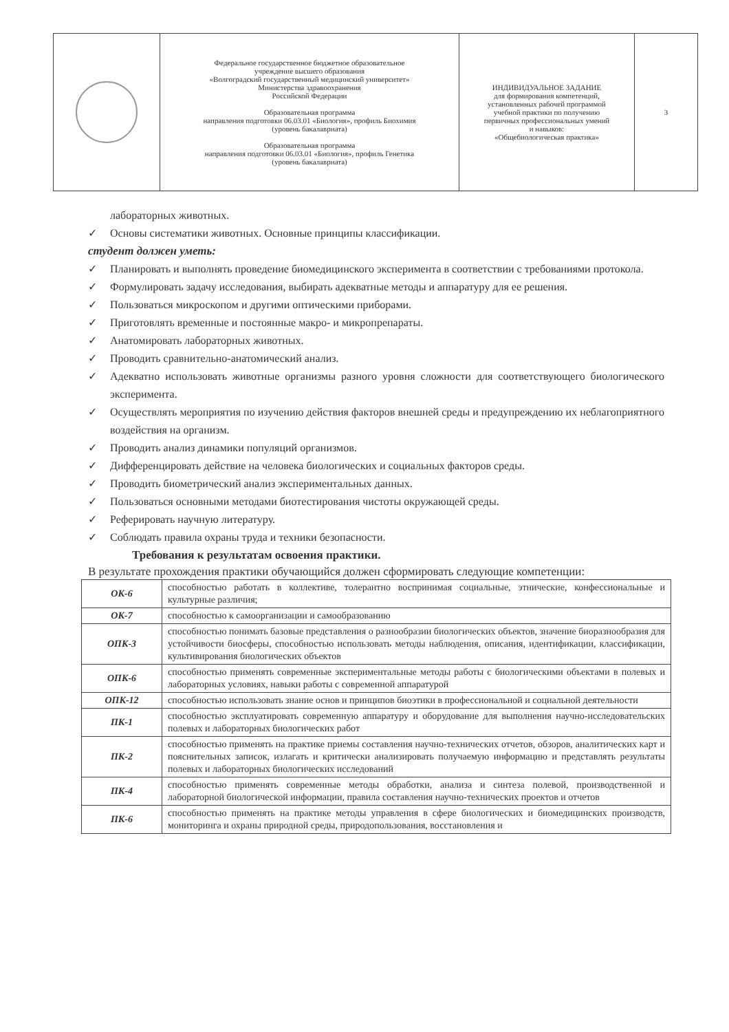| | Федеральное государственное бюджетное образовательное учреждение высшего образования «Волгоградский государственный медицинский университет» Министерства здравоохранения Российской Федерации Образовательная программа направления подготовки 06.03.01 «Биология», профиль Биохимия (уровень бакалавриата) Образовательная программа направления подготовки 06.03.01 «Биология», профиль Генетика (уровень бакалавриата) | ИНДИВИДУАЛЬНОЕ ЗАДАНИЕ для формирования компетенций, установленных рабочей программой учебной практики по получению первичных профессиональных умений и навыков: «Общебиологическая практика» | 3 |
лабораторных животных.
✓ Основы систематики животных. Основные принципы классификации.
студент должен уметь:
✓ Планировать и выполнять проведение биомедицинского эксперимента в соответствии с требованиями протокола.
✓ Формулировать задачу исследования, выбирать адекватные методы и аппаратуру для ее решения.
✓ Пользоваться микроскопом и другими оптическими приборами.
✓ Приготовлять временные и постоянные макро- и микропрепараты.
✓ Анатомировать лабораторных животных.
✓ Проводить сравнительно-анатомический анализ.
✓ Адекватно использовать животные организмы разного уровня сложности для соответствующего биологического эксперимента.
✓ Осуществлять мероприятия по изучению действия факторов внешней среды и предупреждению их неблагоприятного воздействия на организм.
✓ Проводить анализ динамики популяций организмов.
✓ Дифференцировать действие на человека биологических и социальных факторов среды.
✓ Проводить биометрический анализ экспериментальных данных.
✓ Пользоваться основными методами биотестирования чистоты окружающей среды.
✓ Реферировать научную литературу.
✓ Соблюдать правила охраны труда и техники безопасности.
Требования к результатам освоения практики.
В результате прохождения практики обучающийся должен сформировать следующие компетенции:
| ОК-6 | способностью работать в коллективе, толерантно воспринимая социальные, этнические, конфессиональные и культурные различия; |
| ОК-7 | способностью к самоорганизации и самообразованию |
| ОПК-3 | способностью понимать базовые представления о разнообразии биологических объектов, значение биоразнообразия для устойчивости биосферы, способностью использовать методы наблюдения, описания, идентификации, классификации, культивирования биологических объектов |
| ОПК-6 | способностью применять современные экспериментальные методы работы с биологическими объектами в полевых и лабораторных условиях, навыки работы с современной аппаратурой |
| ОПК-12 | способностью использовать знание основ и принципов биоэтики в профессиональной и социальной деятельности |
| ПК-1 | способностью эксплуатировать современную аппаратуру и оборудование для выполнения научно-исследовательских полевых и лабораторных биологических работ |
| ПК-2 | способностью применять на практике приемы составления научно-технических отчетов, обзоров, аналитических карт и пояснительных записок, излагать и критически анализировать получаемую информацию и представлять результаты полевых и лабораторных биологических исследований |
| ПК-4 | способностью применять современные методы обработки, анализа и синтеза полевой, производственной и лабораторной биологической информации, правила составления научно-технических проектов и отчетов |
| ПК-6 | способностью применять на практике методы управления в сфере биологических и биомедицинских производств, мониторинга и охраны природной среды, природопользования, восстановления и |